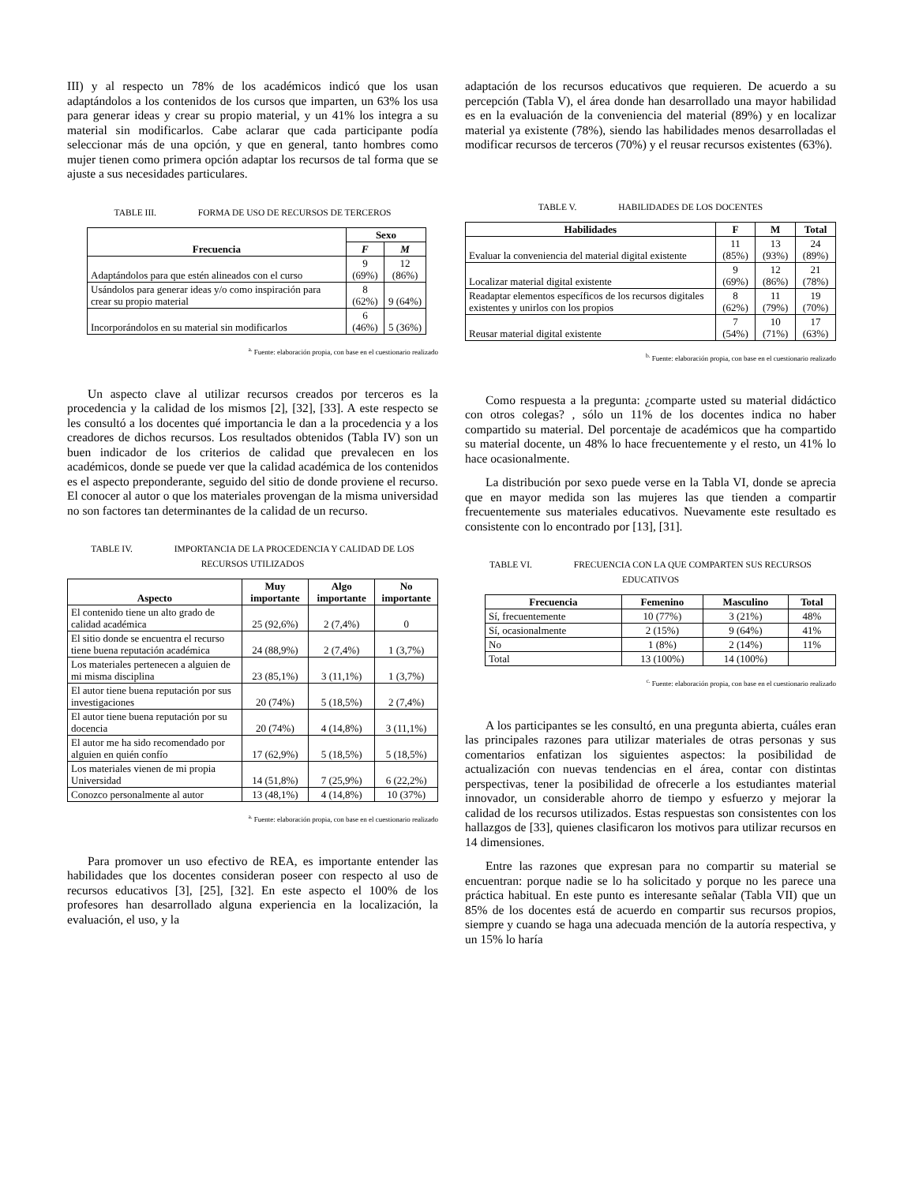III) y al respecto un 78% de los académicos indicó que los usan adaptándolos a los contenidos de los cursos que imparten, un 63% los usa para generar ideas y crear su propio material, y un 41% los integra a su material sin modificarlos. Cabe aclarar que cada participante podía seleccionar más de una opción, y que en general, tanto hombres como mujer tienen como primera opción adaptar los recursos de tal forma que se ajuste a sus necesidades particulares.
TABLE III. FORMA DE USO DE RECURSOS DE TERCEROS
| Frecuencia | Sexo | |
| --- | --- | --- |
| | F | M |
| Adaptándolos para que estén alineados con el curso | 9 (69%) | 12 (86%) |
| Usándolos para generar ideas y/o como inspiración para crear su propio material | 8 (62%) | 9 (64%) |
| Incorporándolos en su material sin modificarlos | 6 (46%) | 5 (36%) |
<sup>a.</sup> Fuente: elaboración propia, con base en el cuestionario realizado
Un aspecto clave al utilizar recursos creados por terceros es la procedencia y la calidad de los mismos [2], [32], [33]. A este respecto se les consultó a los docentes qué importancia le dan a la procedencia y a los creadores de dichos recursos. Los resultados obtenidos (Tabla IV) son un buen indicador de los criterios de calidad que prevalecen en los académicos, donde se puede ver que la calidad académica de los contenidos es el aspecto preponderante, seguido del sitio de donde proviene el recurso. El conocer al autor o que los materiales provengan de la misma universidad no son factores tan determinantes de la calidad de un recurso.
TABLE IV. IMPORTANCIA DE LA PROCEDENCIA Y CALIDAD DE LOS RECURSOS UTILIZADOS
| Aspecto | Muy importante | Algo importante | No importante |
| --- | --- | --- | --- |
| El contenido tiene un alto grado de calidad académica | 25 (92,6%) | 2 (7,4%) | 0 |
| El sitio donde se encuentra el recurso tiene buena reputación académica | 24 (88,9%) | 2 (7,4%) | 1 (3,7%) |
| Los materiales pertenecen a alguien de mi misma disciplina | 23 (85,1%) | 3 (11,1%) | 1 (3,7%) |
| El autor tiene buena reputación por sus investigaciones | 20 (74%) | 5 (18,5%) | 2 (7,4%) |
| El autor tiene buena reputación por su docencia | 20 (74%) | 4 (14,8%) | 3 (11,1%) |
| El autor me ha sido recomendado por alguien en quién confío | 17 (62,9%) | 5 (18,5%) | 5 (18,5%) |
| Los materiales vienen de mi propia Universidad | 14 (51,8%) | 7 (25,9%) | 6 (22,2%) |
| Conozco personalmente al autor | 13 (48,1%) | 4 (14,8%) | 10 (37%) |
<sup>a.</sup> Fuente: elaboración propia, con base en el cuestionario realizado
Para promover un uso efectivo de REA, es importante entender las habilidades que los docentes consideran poseer con respecto al uso de recursos educativos [3], [25], [32]. En este aspecto el 100% de los profesores han desarrollado alguna experiencia en la localización, la evaluación, el uso, y la
adaptación de los recursos educativos que requieren. De acuerdo a su percepción (Tabla V), el área donde han desarrollado una mayor habilidad es en la evaluación de la conveniencia del material (89%) y en localizar material ya existente (78%), siendo las habilidades menos desarrolladas el modificar recursos de terceros (70%) y el reusar recursos existentes (63%).
TABLE V. HABILIDADES DE LOS DOCENTES
| Habilidades | F | M | Total |
| --- | --- | --- | --- |
| Evaluar la conveniencia del material digital existente | 11 (85%) | 13 (93%) | 24 (89%) |
| Localizar material digital existente | 9 (69%) | 12 (86%) | 21 (78%) |
| Readaptar elementos específicos de los recursos digitales existentes y unirlos con los propios | 8 (62%) | 11 (79%) | 19 (70%) |
| Reusar material digital existente | 7 (54%) | 10 (71%) | 17 (63%) |
<sup>b.</sup> Fuente: elaboración propia, con base en el cuestionario realizado
Como respuesta a la pregunta: ¿comparte usted su material didáctico con otros colegas? , sólo un 11% de los docentes indica no haber compartido su material. Del porcentaje de académicos que ha compartido su material docente, un 48% lo hace frecuentemente y el resto, un 41% lo hace ocasionalmente.
La distribución por sexo puede verse en la Tabla VI, donde se aprecia que en mayor medida son las mujeres las que tienden a compartir frecuentemente sus materiales educativos. Nuevamente este resultado es consistente con lo encontrado por [13], [31].
TABLE VI. FRECUENCIA CON LA QUE COMPARTEN SUS RECURSOS EDUCATIVOS
| Frecuencia | Femenino | Masculino | Total |
| --- | --- | --- | --- |
| Sí, frecuentemente | 10 (77%) | 3 (21%) | 48% |
| Sí, ocasionalmente | 2 (15%) | 9 (64%) | 41% |
| No | 1 (8%) | 2 (14%) | 11% |
| Total | 13 (100%) | 14 (100%) | |
<sup>c.</sup> Fuente: elaboración propia, con base en el cuestionario realizado
A los participantes se les consultó, en una pregunta abierta, cuáles eran las principales razones para utilizar materiales de otras personas y sus comentarios enfatizan los siguientes aspectos: la posibilidad de actualización con nuevas tendencias en el área, contar con distintas perspectivas, tener la posibilidad de ofrecerle a los estudiantes material innovador, un considerable ahorro de tiempo y esfuerzo y mejorar la calidad de los recursos utilizados. Estas respuestas son consistentes con los hallazgos de [33], quienes clasificaron los motivos para utilizar recursos en 14 dimensiones.
Entre las razones que expresan para no compartir su material se encuentran: porque nadie se lo ha solicitado y porque no les parece una práctica habitual. En este punto es interesante señalar (Tabla VII) que un 85% de los docentes está de acuerdo en compartir sus recursos propios, siempre y cuando se haga una adecuada mención de la autoría respectiva, y un 15% lo haría